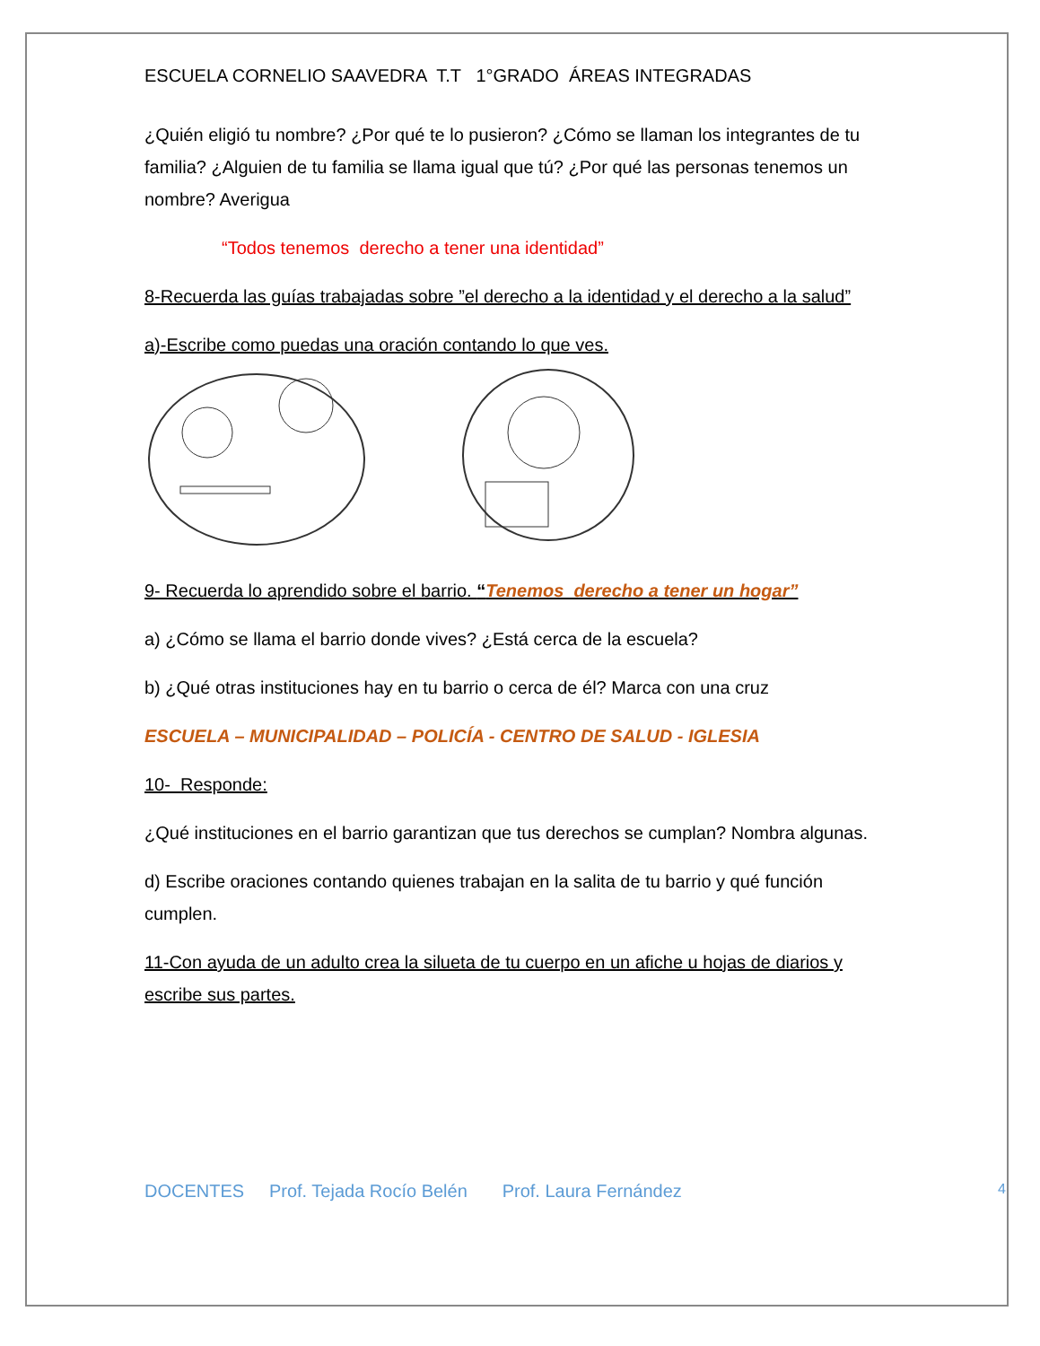ESCUELA CORNELIO SAAVEDRA T.T 1°GRADO ÁREAS INTEGRADAS
¿Quién eligió tu nombre? ¿Por qué te lo pusieron? ¿Cómo se llaman los integrantes de tu familia? ¿Alguien de tu familia se llama igual que tú? ¿Por qué las personas tenemos un nombre? Averigua
“Todos tenemos derecho a tener una identidad”
8-Recuerda las guías trabajadas sobre ”el derecho a la identidad y el derecho a la salud”
a)-Escribe como puedas una oración contando lo que ves.
9- Recuerda lo aprendido sobre el barrio. “Tenemos derecho a tener un hogar”
a) ¿Cómo se llama el barrio donde vives? ¿Está cerca de la escuela?
b) ¿Qué otras instituciones hay en tu barrio o cerca de él? Marca con una cruz
ESCUELA – MUNICIPALIDAD – POLICÍA - CENTRO DE SALUD - IGLESIA
10- Responde:
¿Qué instituciones en el barrio garantizan que tus derechos se cumplan? Nombra algunas.
d) Escribe oraciones contando quienes trabajan en la salita de tu barrio y qué función cumplen.
11-Con ayuda de un adulto crea la silueta de tu cuerpo en un afiche u hojas de diarios y escribe sus partes.
4 DOCENTES Prof. Tejada Rocío Belén Prof. Laura Fernández